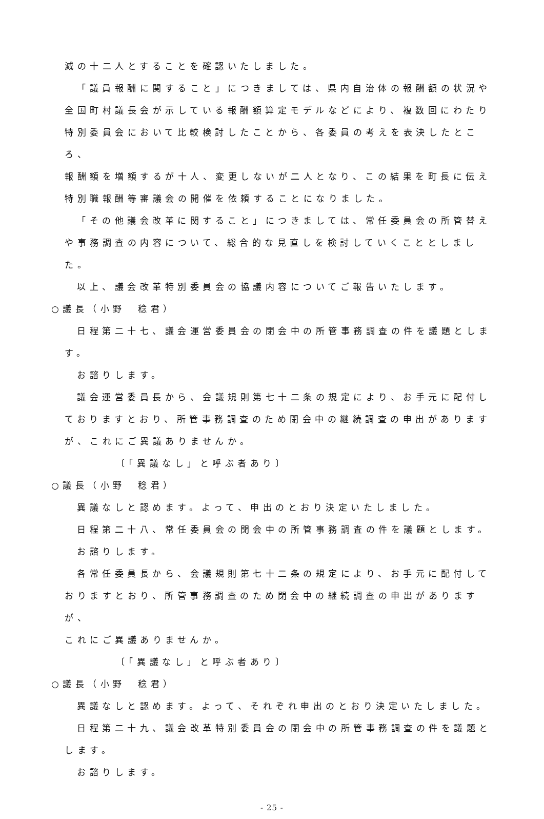減の十二人とすることを確認いたしました。
「議員報酬に関すること」につきましては、県内自治体の報酬額の状況や
全国町村議長会が示している報酬額算定モデルなどにより、複数回にわたり
特別委員会において比較検討したことから、各委員の考えを表決したところ、
報酬額を増額するが十人、変更しないが二人となり、この結果を町長に伝え
特別職報酬等審議会の開催を依頼することになりました。
「その他議会改革に関すること」につきましては、常任委員会の所管替え
や事務調査の内容について、総合的な見直しを検討していくこととしました。
以上、議会改革特別委員会の協議内容についてご報告いたします。
○議長（小野　稔君）
日程第二十七、議会運営委員会の閉会中の所管事務調査の件を議題としま
す。
お諮りします。
議会運営委員長から、会議規則第七十二条の規定により、お手元に配付し
ておりますとおり、所管事務調査のため閉会中の継続調査の申出があります
が、これにご異議ありませんか。
〔「異議なし」と呼ぶ者あり〕
○議長（小野　稔君）
異議なしと認めます。よって、申出のとおり決定いたしました。
日程第二十八、常任委員会の閉会中の所管事務調査の件を議題とします。
お諮りします。
各常任委員長から、会議規則第七十二条の規定により、お手元に配付して
おりますとおり、所管事務調査のため閉会中の継続調査の申出がありますが、
これにご異議ありませんか。
〔「異議なし」と呼ぶ者あり〕
○議長（小野　稔君）
異議なしと認めます。よって、それぞれ申出のとおり決定いたしました。
日程第二十九、議会改革特別委員会の閉会中の所管事務調査の件を議題と
します。
お諮りします。
- 25 -